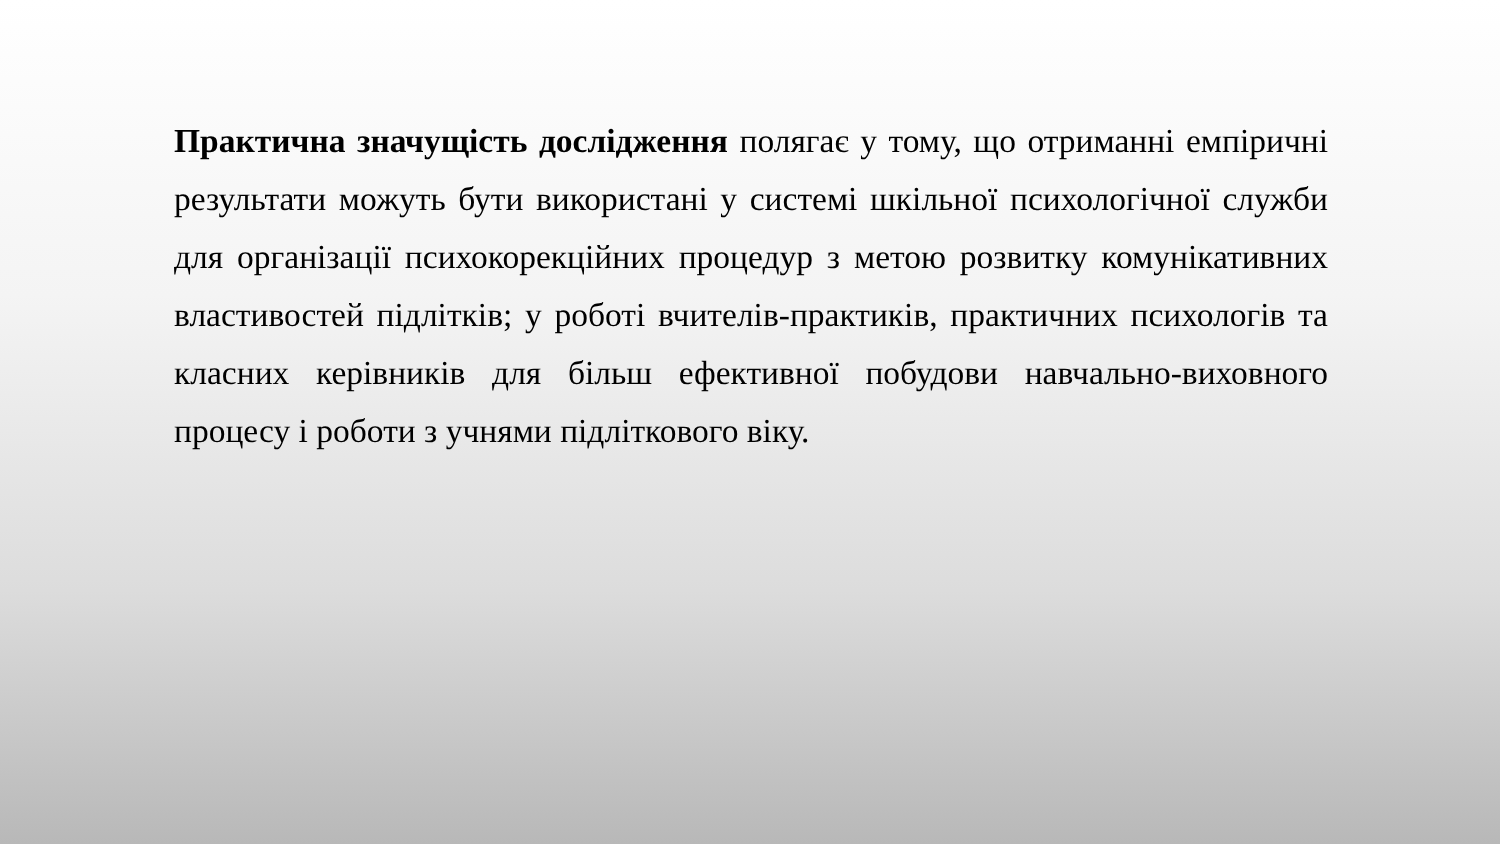Практична значущість дослідження полягає у тому, що отриманні емпіричні результати можуть бути використані у системі шкільної психологічної служби для організації психокорекційних процедур з метою розвитку комунікативних властивостей підлітків; у роботі вчителів-практиків, практичних психологів та класних керівників для більш ефективної побудови навчально-виховного процесу і роботи з учнями підліткового віку.